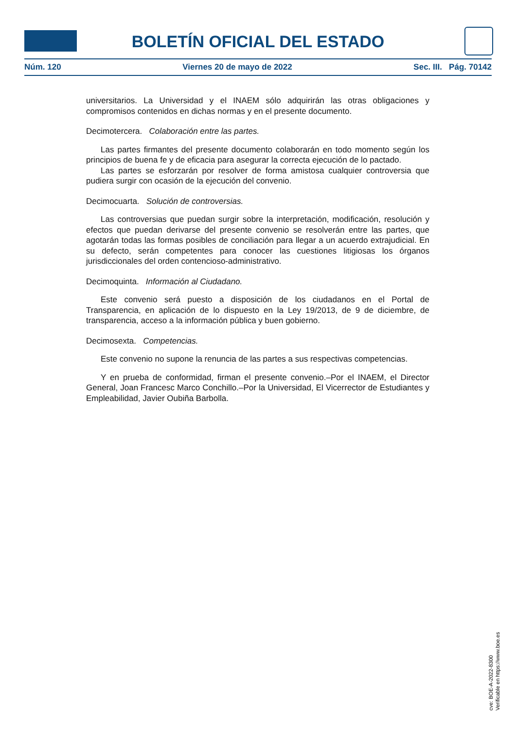BOLETÍN OFICIAL DEL ESTADO
Núm. 120 Viernes 20 de mayo de 2022 Sec. III. Pág. 70142
universitarios. La Universidad y el INAEM sólo adquirirán las otras obligaciones y compromisos contenidos en dichas normas y en el presente documento.
Decimotercera. Colaboración entre las partes.
Las partes firmantes del presente documento colaborarán en todo momento según los principios de buena fe y de eficacia para asegurar la correcta ejecución de lo pactado.
Las partes se esforzarán por resolver de forma amistosa cualquier controversia que pudiera surgir con ocasión de la ejecución del convenio.
Decimocuarta. Solución de controversias.
Las controversias que puedan surgir sobre la interpretación, modificación, resolución y efectos que puedan derivarse del presente convenio se resolverán entre las partes, que agotarán todas las formas posibles de conciliación para llegar a un acuerdo extrajudicial. En su defecto, serán competentes para conocer las cuestiones litigiosas los órganos jurisdiccionales del orden contencioso-administrativo.
Decimoquinta. Información al Ciudadano.
Este convenio será puesto a disposición de los ciudadanos en el Portal de Transparencia, en aplicación de lo dispuesto en la Ley 19/2013, de 9 de diciembre, de transparencia, acceso a la información pública y buen gobierno.
Decimosexta. Competencias.
Este convenio no supone la renuncia de las partes a sus respectivas competencias.
Y en prueba de conformidad, firman el presente convenio.–Por el INAEM, el Director General, Joan Francesc Marco Conchillo.–Por la Universidad, El Vicerrector de Estudiantes y Empleabilidad, Javier Oubiña Barbolla.
cve: BOE-A-2022-8300
Verificable en https://www.boe.es